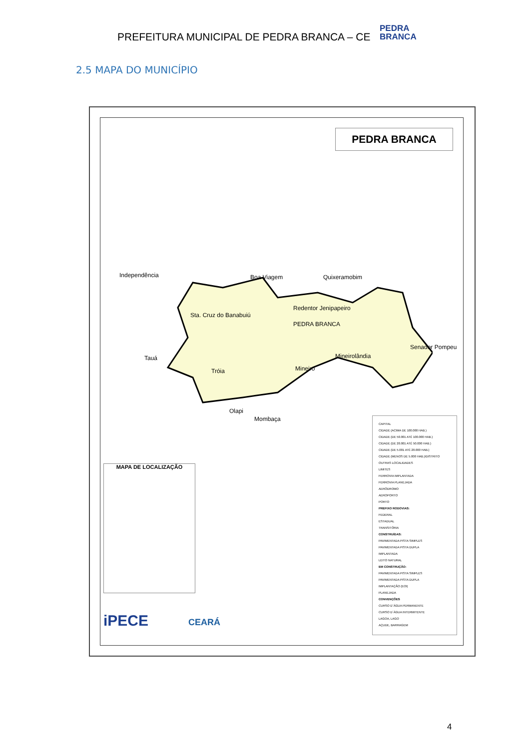PREFEITURA MUNICIPAL DE PEDRA BRANCA – CE
PEDRA
BRANCA
2.5 MAPA DO MUNICÍPIO
PEDRA BRANCA
Independência Boa Viagem Quixeramobim
Sta. Cruz do Banabuiú
Redentor Jenipapeiro
PEDRA BRANCA
Senador Pompeu
Mineirolândia Tauá
Tróia Mineiro
Olapi
Mombaça
CAPITAL
CIDADE (ACIMA DE 100.000 HAB.)
CIDADE (DE 50.001 ATÉ 100.000 HAB.)
CIDADE (DE 20.001 ATÉ 50.000 HAB.)
CIDADE (DE 5.001 ATÉ 20.000 HAB.)
CIDADE (MENOS DE 5.000 HAB.)/DISTRITO
OUTRAS LOCALIDADES
LIMITES
FERROVIA IMPLANTADA
FERROVIA PLANEJADA
AERÓDROMO
AEROPORTO
PORTO
PREFIXO RODOVIAS:
FEDERAL
ESTADUAL
TRANSITÓRIA
CONSTRUÍDAS:
PAVIMENTADA PISTA SIMPLES
PAVIMENTADA PISTA DUPLA
IMPLANTADA
LEITO NATURAL
EM CONSTRUÇÃO:
PAVIMENTADA PISTA SIMPLES
PAVIMENTADA PISTA DUPLA
IMPLANTAÇÃO (EOI)
PLANEJADA
CONVENÇÕES
CURSO D´ÁGUA PERMANENTE
CURSO D´ÁGUA INTERMITENTE
LAGOA, LAGO
AÇUDE, BARRAGEM
MAPA DE LOCALIZAÇÃO
iPECE CEARÁ
4